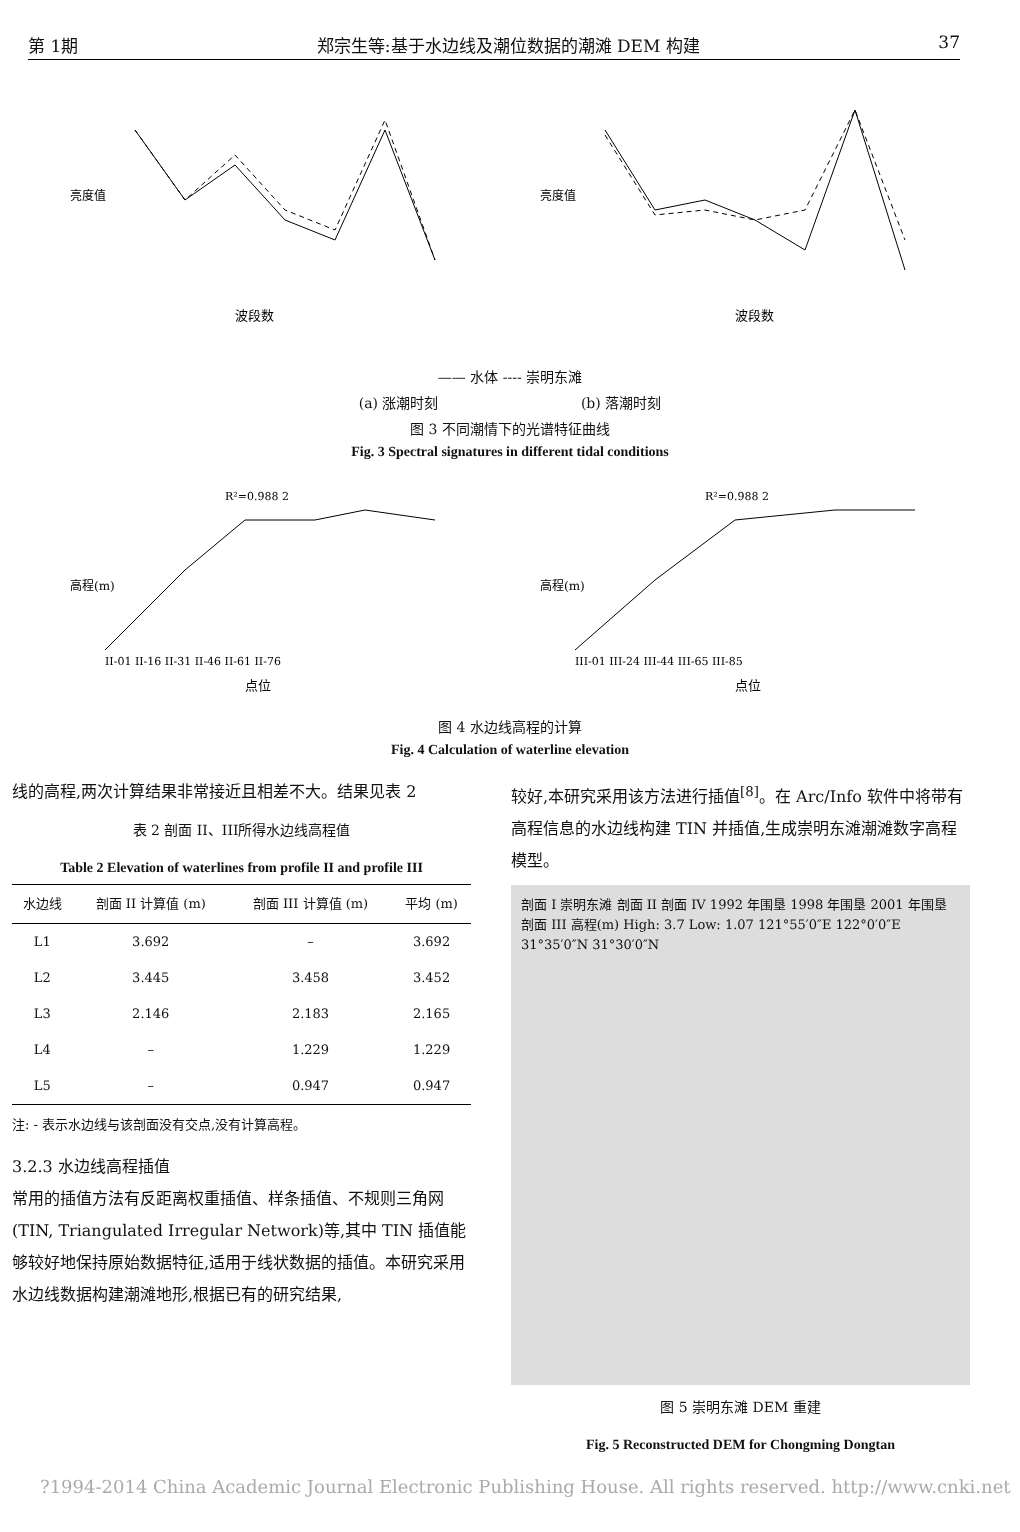第 1期 郑宗生等:基于水边线及潮位数据的潮滩 DEM 构建 37
波段数
亮度值
波段数
亮度值
—— 水体 ---- 崇明东滩
(a) 涨潮时刻 (b) 落潮时刻
图 3 不同潮情下的光谱特征曲线
Fig. 3 Spectral signatures in different tidal conditions
R²=0.988 2
高程(m)
点位
II-01 II-16 II-31 II-46 II-61 II-76
R²=0.988 2
高程(m)
点位
III-01 III-24 III-44 III-65 III-85
图 4 水边线高程的计算
Fig. 4 Calculation of waterline elevation
线的高程,两次计算结果非常接近且相差不大。结果见表 2
表 2 剖面 II、III所得水边线高程值
Table 2 Elevation of waterlines from profile II and profile III
| 水边线 | 剖面 II 计算值 (m) | 剖面 III 计算值 (m) | 平均 (m) |
| --- | --- | --- | --- |
| L1 | 3.692 | – | 3.692 |
| L2 | 3.445 | 3.458 | 3.452 |
| L3 | 2.146 | 2.183 | 2.165 |
| L4 | – | 1.229 | 1.229 |
| L5 | – | 0.947 | 0.947 |
注: - 表示水边线与该剖面没有交点,没有计算高程。
3.2.3 水边线高程插值
常用的插值方法有反距离权重插值、样条插值、不规则三角网 (TIN, Triangulated Irregular Network)等,其中 TIN 插值能够较好地保持原始数据特征,适用于线状数据的插值。本研究采用水边线数据构建潮滩地形,根据已有的研究结果,
较好,本研究采用该方法进行插值<sup>[8]</sup>。在 Arc/Info 软件中将带有高程信息的水边线构建 TIN 并插值,生成崇明东滩潮滩数字高程模型。
剖面 I 崇明东滩 剖面 II 剖面 IV 1992 年围垦 1998 年围垦 2001 年围垦 剖面 III 高程(m) High: 3.7 Low: 1.07 121°55′0″E 122°0′0″E 31°35′0″N 31°30′0″N
图 5 崇明东滩 DEM 重建
Fig. 5 Reconstructed DEM for Chongming Dongtan
?1994-2014 China Academic Journal Electronic Publishing House. All rights reserved. http://www.cnki.net